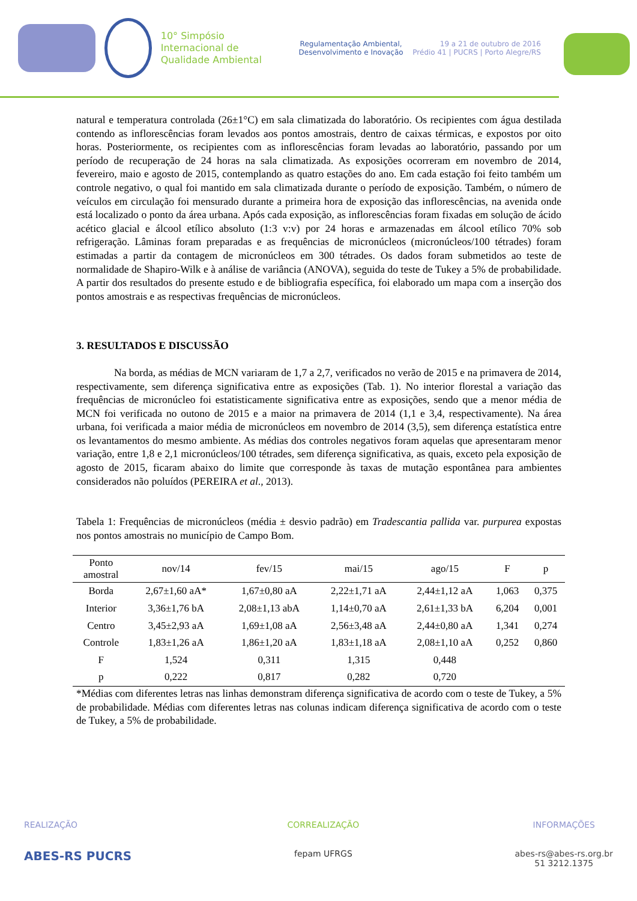10° Simpósio Internacional de Qualidade Ambiental
Regulamentação Ambiental, Desenvolvimento e Inovação
19 a 21 de outubro de 2016
Prédio 41 | PUCRS | Porto Alegre/RS
natural e temperatura controlada (26±1°C) em sala climatizada do laboratório. Os recipientes com água destilada contendo as inflorescências foram levados aos pontos amostrais, dentro de caixas térmicas, e expostos por oito horas. Posteriormente, os recipientes com as inflorescências foram levadas ao laboratório, passando por um período de recuperação de 24 horas na sala climatizada. As exposições ocorreram em novembro de 2014, fevereiro, maio e agosto de 2015, contemplando as quatro estações do ano. Em cada estação foi feito também um controle negativo, o qual foi mantido em sala climatizada durante o período de exposição. Também, o número de veículos em circulação foi mensurado durante a primeira hora de exposição das inflorescências, na avenida onde está localizado o ponto da área urbana. Após cada exposição, as inflorescências foram fixadas em solução de ácido acético glacial e álcool etílico absoluto (1:3 v:v) por 24 horas e armazenadas em álcool etílico 70% sob refrigeração. Lâminas foram preparadas e as frequências de micronúcleos (micronúcleos/100 tétrades) foram estimadas a partir da contagem de micronúcleos em 300 tétrades. Os dados foram submetidos ao teste de normalidade de Shapiro-Wilk e à análise de variância (ANOVA), seguida do teste de Tukey a 5% de probabilidade. A partir dos resultados do presente estudo e de bibliografia específica, foi elaborado um mapa com a inserção dos pontos amostrais e as respectivas frequências de micronúcleos.
3. RESULTADOS E DISCUSSÃO
Na borda, as médias de MCN variaram de 1,7 a 2,7, verificados no verão de 2015 e na primavera de 2014, respectivamente, sem diferença significativa entre as exposições (Tab. 1). No interior florestal a variação das frequências de micronúcleo foi estatisticamente significativa entre as exposições, sendo que a menor média de MCN foi verificada no outono de 2015 e a maior na primavera de 2014 (1,1 e 3,4, respectivamente). Na área urbana, foi verificada a maior média de micronúcleos em novembro de 2014 (3,5), sem diferença estatística entre os levantamentos do mesmo ambiente. As médias dos controles negativos foram aquelas que apresentaram menor variação, entre 1,8 e 2,1 micronúcleos/100 tétrades, sem diferença significativa, as quais, exceto pela exposição de agosto de 2015, ficaram abaixo do limite que corresponde às taxas de mutação espontânea para ambientes considerados não poluídos (PEREIRA et al., 2013).
Tabela 1: Frequências de micronúcleos (média ± desvio padrão) em Tradescantia pallida var. purpurea expostas nos pontos amostrais no município de Campo Bom.
| Ponto amostral | nov/14 | fev/15 | mai/15 | ago/15 | F | p |
| --- | --- | --- | --- | --- | --- | --- |
| Borda | 2,67±1,60 aA* | 1,67±0,80 aA | 2,22±1,71 aA | 2,44±1,12 aA | 1,063 | 0,375 |
| Interior | 3,36±1,76 bA | 2,08±1,13 abA | 1,14±0,70 aA | 2,61±1,33 bA | 6,204 | 0,001 |
| Centro | 3,45±2,93 aA | 1,69±1,08 aA | 2,56±3,48 aA | 2,44±0,80 aA | 1,341 | 0,274 |
| Controle | 1,83±1,26 aA | 1,86±1,20 aA | 1,83±1,18 aA | 2,08±1,10 aA | 0,252 | 0,860 |
| F | 1,524 | 0,311 | 1,315 | 0,448 | | |
| p | 0,222 | 0,817 | 0,282 | 0,720 | | |
*Médias com diferentes letras nas linhas demonstram diferença significativa de acordo com o teste de Tukey, a 5% de probabilidade. Médias com diferentes letras nas colunas indicam diferença significativa de acordo com o teste de Tukey, a 5% de probabilidade.
REALIZAÇÃO
ABES-RS PUCRS
CORREALIZAÇÃO
fepam UFRGS
INFORMAÇÕES
abes-rs@abes-rs.org.br
51 3212.1375